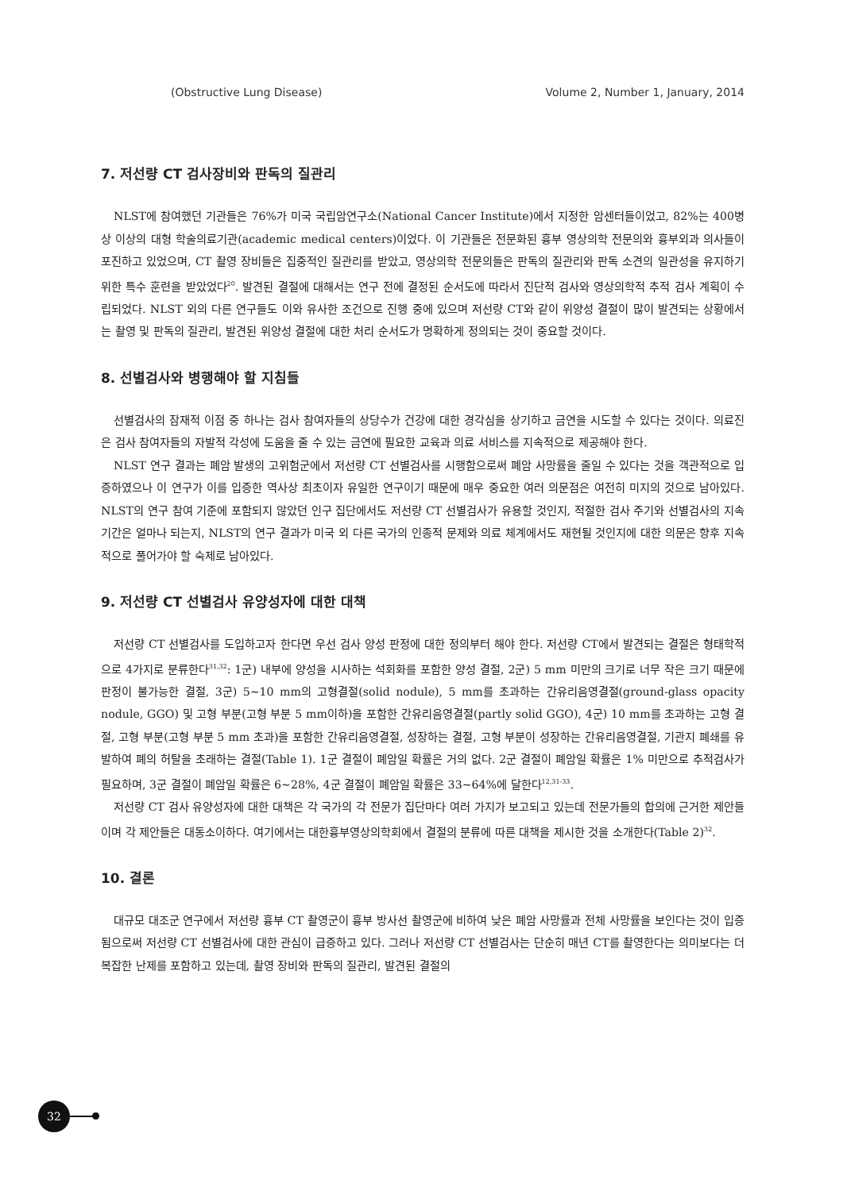(Obstructive Lung Disease) Volume 2, Number 1, January, 2014
7. 저선량 CT 검사장비와 판독의 질관리
NLST에 참여했던 기관들은 76%가 미국 국립암연구소(National Cancer Institute)에서 지정한 암센터들이었고, 82%는 400병상 이상의 대형 학술의료기관(academic medical centers)이었다. 이 기관들은 전문화된 흉부 영상의학 전문의와 흉부외과 의사들이 포진하고 있었으며, CT 촬영 장비들은 집중적인 질관리를 받았고, 영상의학 전문의들은 판독의 질관리와 판독 소견의 일관성을 유지하기 위한 특수 훈련을 받았었다<sup>20</sup>. 발견된 결절에 대해서는 연구 전에 결정된 순서도에 따라서 진단적 검사와 영상의학적 추적 검사 계획이 수립되었다. NLST 외의 다른 연구들도 이와 유사한 조건으로 진행 중에 있으며 저선량 CT와 같이 위양성 결절이 많이 발견되는 상황에서는 촬영 및 판독의 질관리, 발견된 위양성 결절에 대한 처리 순서도가 명확하게 정의되는 것이 중요할 것이다.
8. 선별검사와 병행해야 할 지침들
선별검사의 잠재적 이점 중 하나는 검사 참여자들의 상당수가 건강에 대한 경각심을 상기하고 금연을 시도할 수 있다는 것이다. 의료진은 검사 참여자들의 자발적 각성에 도움을 줄 수 있는 금연에 필요한 교육과 의료 서비스를 지속적으로 제공해야 한다.
NLST 연구 결과는 폐암 발생의 고위험군에서 저선량 CT 선별검사를 시행함으로써 폐암 사망률을 줄일 수 있다는 것을 객관적으로 입증하였으나 이 연구가 이를 입증한 역사상 최초이자 유일한 연구이기 때문에 매우 중요한 여러 의문점은 여전히 미지의 것으로 남아있다. NLST의 연구 참여 기준에 포함되지 않았던 인구 집단에서도 저선량 CT 선별검사가 유용할 것인지, 적절한 검사 주기와 선별검사의 지속 기간은 얼마나 되는지, NLST의 연구 결과가 미국 외 다른 국가의 인종적 문제와 의료 체계에서도 재현될 것인지에 대한 의문은 향후 지속적으로 풀어가야 할 숙제로 남아있다.
9. 저선량 CT 선별검사 유양성자에 대한 대책
저선량 CT 선별검사를 도입하고자 한다면 우선 검사 양성 판정에 대한 정의부터 해야 한다. 저선량 CT에서 발견되는 결절은 형태학적으로 4가지로 분류한다<sup>31,32</sup>: 1군) 내부에 양성을 시사하는 석회화를 포함한 양성 결절, 2군) 5 mm 미만의 크기로 너무 작은 크기 때문에 판정이 불가능한 결절, 3군) 5∼10 mm의 고형결절(solid nodule), 5 mm를 초과하는 간유리음영결절(ground-glass opacity nodule, GGO) 및 고형 부분(고형 부분 5 mm이하)을 포함한 간유리음영결절(partly solid GGO), 4군) 10 mm를 초과하는 고형 결절, 고형 부분(고형 부분 5 mm 초과)을 포함한 간유리음영결절, 성장하는 결절, 고형 부분이 성장하는 간유리음영결절, 기관지 폐쇄를 유발하여 폐의 허탈을 초래하는 결절(Table 1). 1군 결절이 폐암일 확률은 거의 없다. 2군 결절이 폐암일 확률은 1% 미만으로 추적검사가 필요하며, 3군 결절이 폐암일 확률은 6∼28%, 4군 결절이 폐암일 확률은 33∼64%에 달한다<sup>12,31-33</sup>.
저선량 CT 검사 유양성자에 대한 대책은 각 국가의 각 전문가 집단마다 여러 가지가 보고되고 있는데 전문가들의 합의에 근거한 제안들이며 각 제안들은 대동소이하다. 여기에서는 대한흉부영상의학회에서 결절의 분류에 따른 대책을 제시한 것을 소개한다(Table 2)<sup>32</sup>.
10. 결론
대규모 대조군 연구에서 저선량 흉부 CT 촬영군이 흉부 방사선 촬영군에 비하여 낮은 폐암 사망률과 전체 사망률을 보인다는 것이 입증됨으로써 저선량 CT 선별검사에 대한 관심이 급증하고 있다. 그러나 저선량 CT 선별검사는 단순히 매년 CT를 촬영한다는 의미보다는 더 복잡한 난제를 포함하고 있는데, 촬영 장비와 판독의 질관리, 발견된 결절의
32